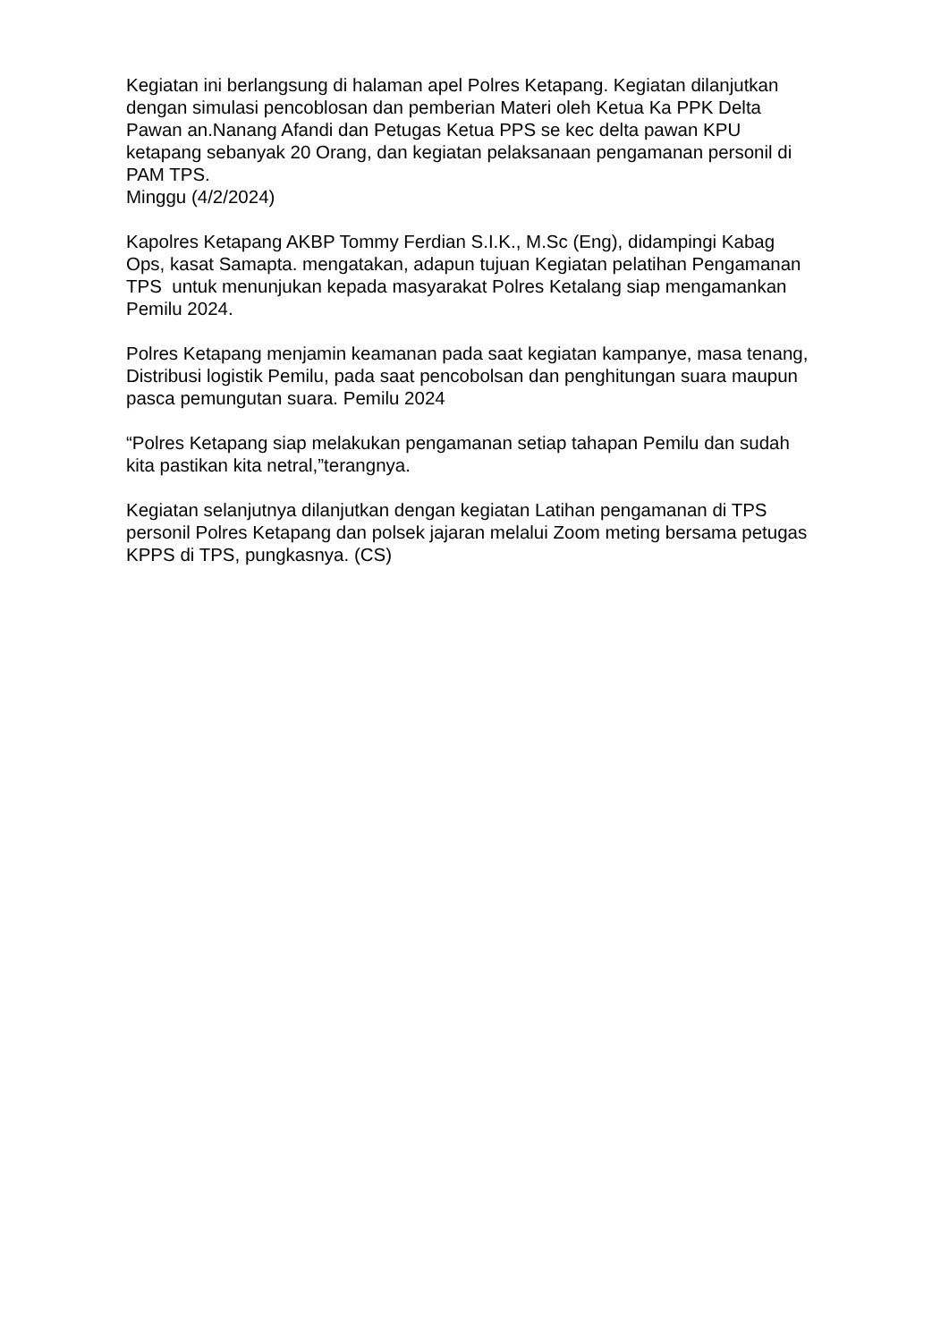Kegiatan ini berlangsung di halaman apel Polres Ketapang. Kegiatan dilanjutkan dengan simulasi pencoblosan dan pemberian Materi oleh Ketua Ka PPK Delta Pawan an.Nanang Afandi dan Petugas Ketua PPS se kec delta pawan KPU ketapang sebanyak 20 Orang, dan kegiatan pelaksanaan pengamanan personil di PAM TPS.
Minggu (4/2/2024)
Kapolres Ketapang AKBP Tommy Ferdian S.I.K., M.Sc (Eng), didampingi Kabag Ops, kasat Samapta. mengatakan, adapun tujuan Kegiatan pelatihan Pengamanan TPS untuk menunjukan kepada masyarakat Polres Ketalang siap mengamankan Pemilu 2024.
Polres Ketapang menjamin keamanan pada saat kegiatan kampanye, masa tenang, Distribusi logistik Pemilu, pada saat pencobolsan dan penghitungan suara maupun pasca pemungutan suara. Pemilu 2024
“Polres Ketapang siap melakukan pengamanan setiap tahapan Pemilu dan sudah kita pastikan kita netral,”terangnya.
Kegiatan selanjutnya dilanjutkan dengan kegiatan Latihan pengamanan di TPS personil Polres Ketapang dan polsek jajaran melalui Zoom meting bersama petugas KPPS di TPS, pungkasnya. (CS)